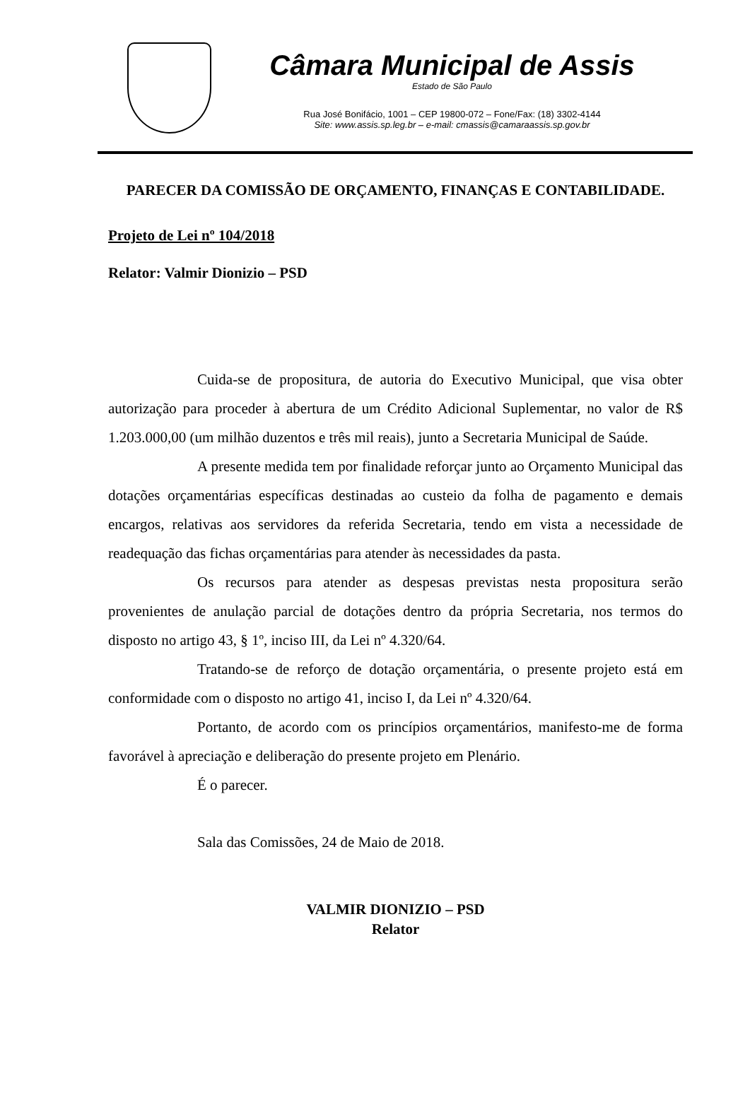Câmara Municipal de Assis
Estado de São Paulo
Rua José Bonifácio, 1001 – CEP 19800-072 – Fone/Fax: (18) 3302-4144
Site: www.assis.sp.leg.br – e-mail: cmassis@camaraassis.sp.gov.br
PARECER DA COMISSÃO DE ORÇAMENTO, FINANÇAS E CONTABILIDADE.
Projeto de Lei nº 104/2018
Relator: Valmir Dionizio – PSD
Cuida-se de propositura, de autoria do Executivo Municipal, que visa obter autorização para proceder à abertura de um Crédito Adicional Suplementar, no valor de R$ 1.203.000,00 (um milhão duzentos e três mil reais), junto a Secretaria Municipal de Saúde.
A presente medida tem por finalidade reforçar junto ao Orçamento Municipal das dotações orçamentárias específicas destinadas ao custeio da folha de pagamento e demais encargos, relativas aos servidores da referida Secretaria, tendo em vista a necessidade de readequação das fichas orçamentárias para atender às necessidades da pasta.
Os recursos para atender as despesas previstas nesta propositura serão provenientes de anulação parcial de dotações dentro da própria Secretaria, nos termos do disposto no artigo 43, § 1º, inciso III, da Lei nº 4.320/64.
Tratando-se de reforço de dotação orçamentária, o presente projeto está em conformidade com o disposto no artigo 41, inciso I, da Lei nº 4.320/64.
Portanto, de acordo com os princípios orçamentários, manifesto-me de forma favorável à apreciação e deliberação do presente projeto em Plenário.
É o parecer.
Sala das Comissões, 24 de Maio de 2018.
VALMIR DIONIZIO – PSD
Relator